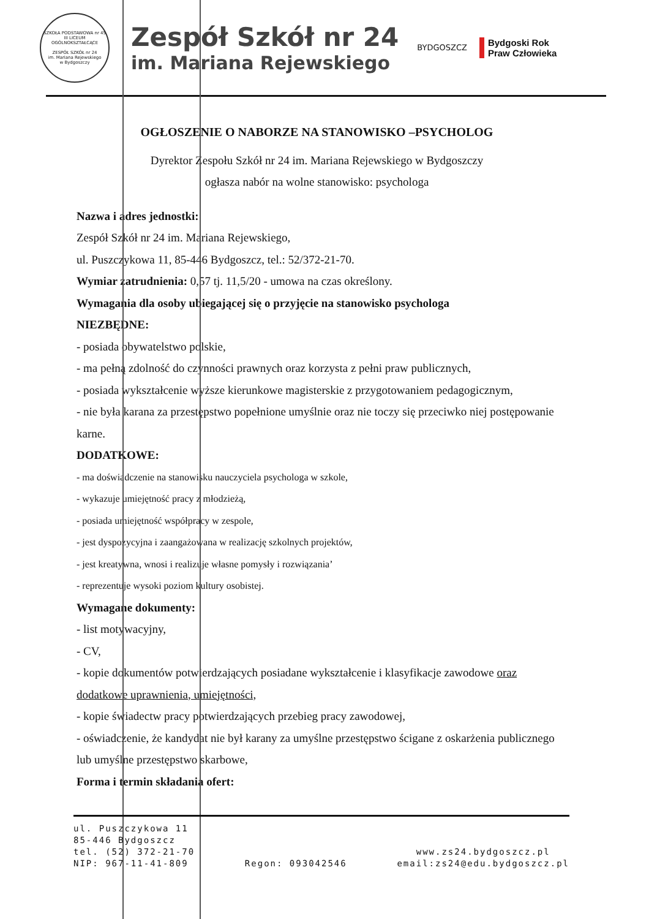SZKOŁA PODSTAWOWA nr 45
III LICEUM OGÓLNOKSZTAŁCĄCE
ZESPÓŁ SZKÓŁ nr 24
im. Mariana Rejewskiego
w Bydgoszczy
Zespół Szkół nr 24
im. Mariana Rejewskiego
BYDGOSZCZ
Bydgoski Rok
Praw Człowieka
OGŁOSZENIE O NABORZE NA STANOWISKO –PSYCHOLOG
Dyrektor Zespołu Szkół nr 24 im. Mariana Rejewskiego w Bydgoszczy
ogłasza nabór na wolne stanowisko: psychologa
Nazwa i adres jednostki:
Zespół Szkół nr 24 im. Mariana Rejewskiego,
ul. Puszczykowa 11, 85-446 Bydgoszcz, tel.: 52/372-21-70.
Wymiar zatrudnienia: 0,57 tj. 11,5/20 - umowa na czas określony.
Wymagania dla osoby ubiegającej się o przyjęcie na stanowisko psychologa
NIEZBĘDNE:
- posiada obywatelstwo polskie,
- ma pełną zdolność do czynności prawnych oraz korzysta z pełni praw publicznych,
- posiada wykształcenie wyższe kierunkowe magisterskie z przygotowaniem pedagogicznym,
- nie była karana za przestępstwo popełnione umyślnie oraz nie toczy się przeciwko niej postępowanie karne.
DODATKOWE:
- ma doświadczenie na stanowisku nauczyciela psychologa w szkole,
- wykazuje umiejętność pracy z młodzieżą,
- posiada umiejętność współpracy w zespole,
- jest dyspozycyjna i zaangażowana w realizację szkolnych projektów,
- jest kreatywna, wnosi i realizuje własne pomysły i rozwiązania’
- reprezentuje wysoki poziom kultury osobistej.
Wymagane dokumenty:
- list motywacyjny,
- CV,
- kopie dokumentów potwierdzających posiadane wykształcenie i klasyfikacje zawodowe oraz dodatkowe uprawnienia, umiejętności,
- kopie świadectw pracy potwierdzających przebieg pracy zawodowej,
- oświadczenie, że kandydat nie był karany za umyślne przestępstwo ścigane z oskarżenia publicznego lub umyślne przestępstwo skarbowe,
Forma i termin składania ofert:
ul. Puszczykowa 11
85-446 Bydgoszcz
tel. (52) 372-21-70
NIP: 967-11-41-809
Regon: 093042546
www.zs24.bydgoszcz.pl
email:zs24@edu.bydgoszcz.pl